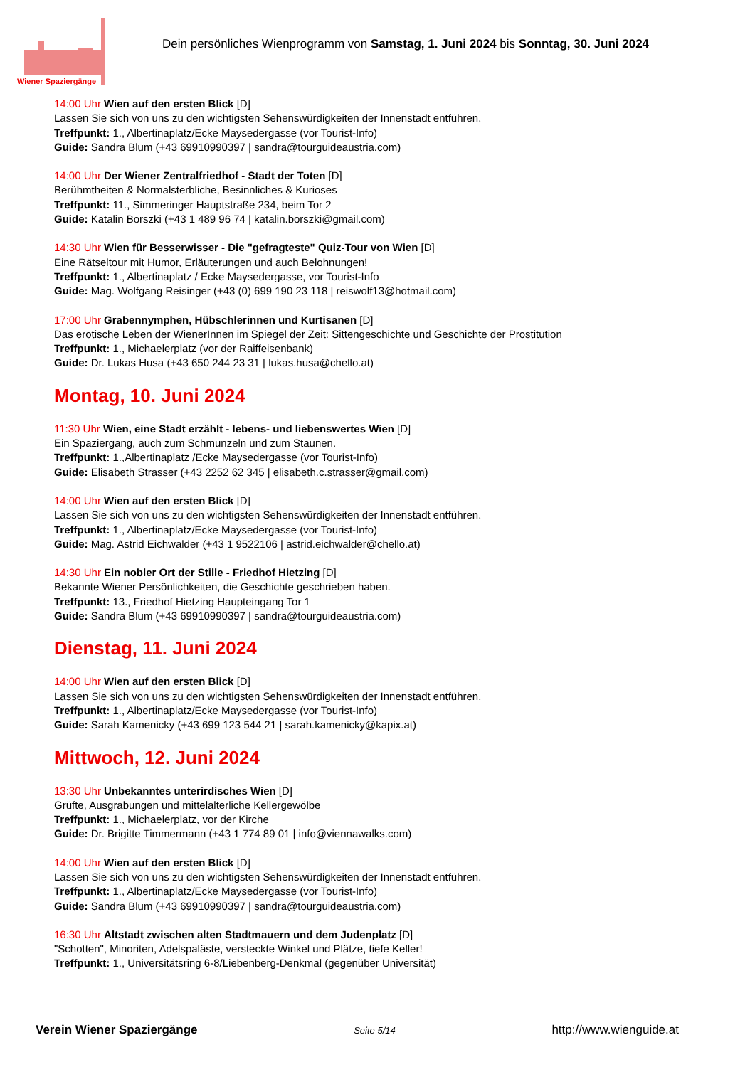Wiener Spaziergänge
Dein persönliches Wienprogramm von Samstag, 1. Juni 2024 bis Sonntag, 30. Juni 2024
14:00 Uhr Wien auf den ersten Blick [D]
Lassen Sie sich von uns zu den wichtigsten Sehenswürdigkeiten der Innenstadt entführen.
Treffpunkt: 1., Albertinaplatz/Ecke Maysedergasse (vor Tourist-Info)
Guide: Sandra Blum (+43 69910990397 | sandra@tourguideaustria.com)
14:00 Uhr Der Wiener Zentralfriedhof - Stadt der Toten [D]
Berühmtheiten & Normalsterbliche, Besinnliches & Kurioses
Treffpunkt: 11., Simmeringer Hauptstraße 234, beim Tor 2
Guide: Katalin Borszki (+43 1 489 96 74 | katalin.borszki@gmail.com)
14:30 Uhr Wien für Besserwisser - Die "gefragteste" Quiz-Tour von Wien [D]
Eine Rätseltour mit Humor, Erläuterungen und auch Belohnungen!
Treffpunkt: 1., Albertinaplatz / Ecke Maysedergasse, vor Tourist-Info
Guide: Mag. Wolfgang Reisinger (+43 (0) 699 190 23 118 | reiswolf13@hotmail.com)
17:00 Uhr Grabennymphen, Hübschlerinnen und Kurtisanen [D]
Das erotische Leben der WienerInnen im Spiegel der Zeit: Sittengeschichte und Geschichte der Prostitution
Treffpunkt: 1., Michaelerplatz (vor der Raiffeisenbank)
Guide: Dr. Lukas Husa (+43 650 244 23 31 | lukas.husa@chello.at)
Montag, 10. Juni 2024
11:30 Uhr Wien, eine Stadt erzählt - lebens- und liebenswertes Wien [D]
Ein Spaziergang, auch zum Schmunzeln und zum Staunen.
Treffpunkt: 1.,Albertinaplatz /Ecke Maysedergasse (vor Tourist-Info)
Guide: Elisabeth Strasser (+43 2252 62 345 | elisabeth.c.strasser@gmail.com)
14:00 Uhr Wien auf den ersten Blick [D]
Lassen Sie sich von uns zu den wichtigsten Sehenswürdigkeiten der Innenstadt entführen.
Treffpunkt: 1., Albertinaplatz/Ecke Maysedergasse (vor Tourist-Info)
Guide: Mag. Astrid Eichwalder (+43 1 9522106 | astrid.eichwalder@chello.at)
14:30 Uhr Ein nobler Ort der Stille - Friedhof Hietzing [D]
Bekannte Wiener Persönlichkeiten, die Geschichte geschrieben haben.
Treffpunkt: 13., Friedhof Hietzing Haupteingang Tor 1
Guide: Sandra Blum (+43 69910990397 | sandra@tourguideaustria.com)
Dienstag, 11. Juni 2024
14:00 Uhr Wien auf den ersten Blick [D]
Lassen Sie sich von uns zu den wichtigsten Sehenswürdigkeiten der Innenstadt entführen.
Treffpunkt: 1., Albertinaplatz/Ecke Maysedergasse (vor Tourist-Info)
Guide: Sarah Kamenicky (+43 699 123 544 21 | sarah.kamenicky@kapix.at)
Mittwoch, 12. Juni 2024
13:30 Uhr Unbekanntes unterirdisches Wien [D]
Grüfte, Ausgrabungen und mittelalterliche Kellergewölbe
Treffpunkt: 1., Michaelerplatz, vor der Kirche
Guide: Dr. Brigitte Timmermann (+43 1 774 89 01 | info@viennawalks.com)
14:00 Uhr Wien auf den ersten Blick [D]
Lassen Sie sich von uns zu den wichtigsten Sehenswürdigkeiten der Innenstadt entführen.
Treffpunkt: 1., Albertinaplatz/Ecke Maysedergasse (vor Tourist-Info)
Guide: Sandra Blum (+43 69910990397 | sandra@tourguideaustria.com)
16:30 Uhr Altstadt zwischen alten Stadtmauern und dem Judenplatz [D]
"Schotten", Minoriten, Adelspaläste, versteckte Winkel und Plätze, tiefe Keller!
Treffpunkt: 1., Universitätsring 6-8/Liebenberg-Denkmal (gegenüber Universität)
Verein Wiener Spaziergänge Seite 5/14 http://www.wienguide.at